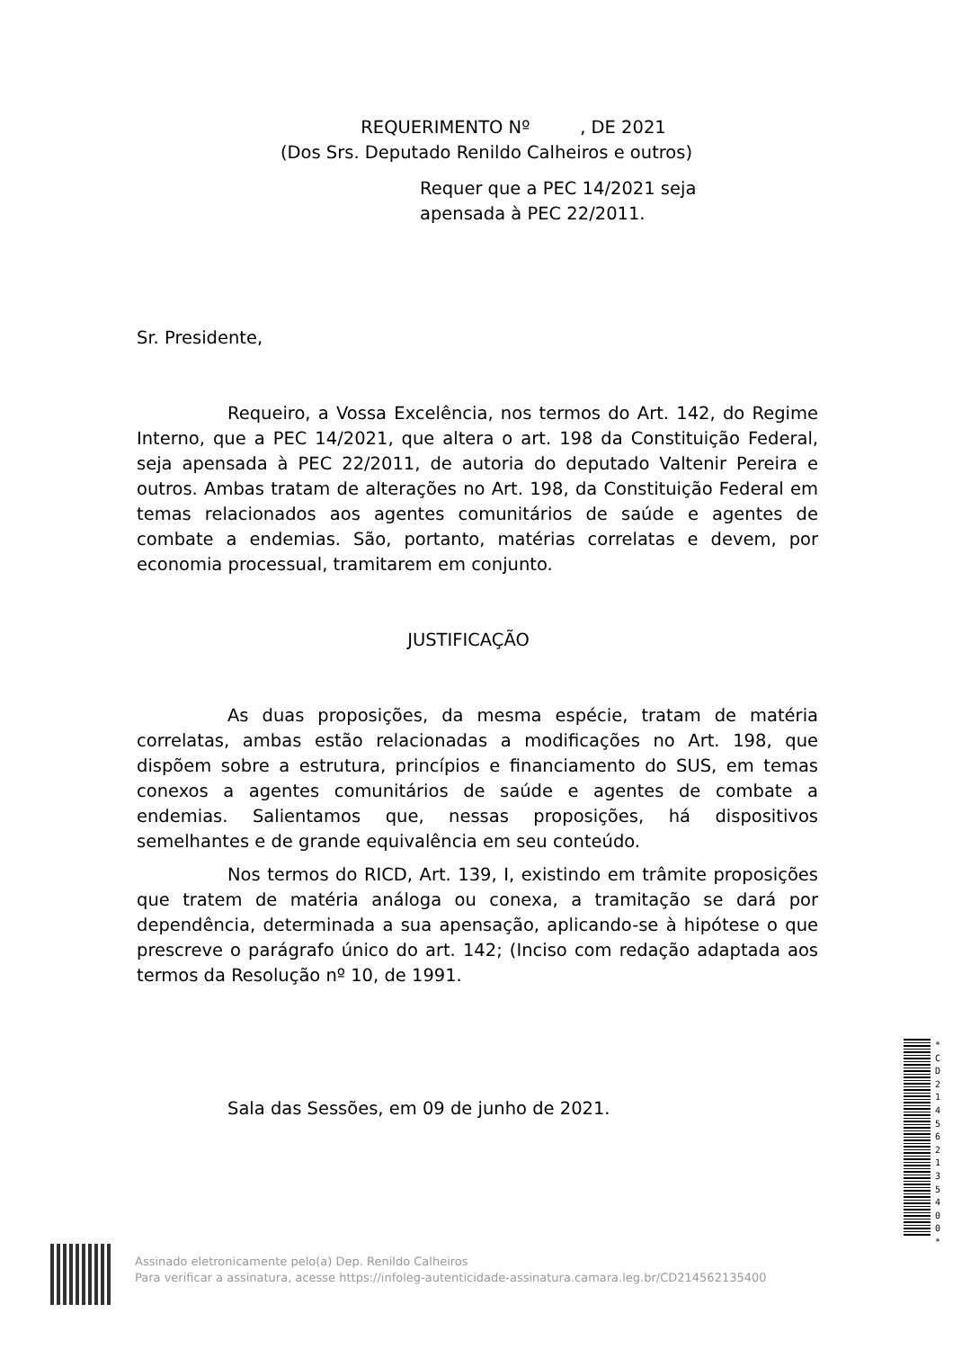REQUERIMENTO Nº , DE 2021
(Dos Srs. Deputado Renildo Calheiros e outros)
Requer que a PEC 14/2021 seja
apensada à PEC 22/2011.
Sr. Presidente,
Requeiro, a Vossa Excelência, nos termos do Art. 142, do Regime Interno, que a PEC 14/2021, que altera o art. 198 da Constituição Federal, seja apensada à PEC 22/2011, de autoria do deputado Valtenir Pereira e outros. Ambas tratam de alterações no Art. 198, da Constituição Federal em temas relacionados aos agentes comunitários de saúde e agentes de combate a endemias. São, portanto, matérias correlatas e devem, por economia processual, tramitarem em conjunto.
JUSTIFICAÇÃO
As duas proposições, da mesma espécie, tratam de matéria correlatas, ambas estão relacionadas a modificações no Art. 198, que dispõem sobre a estrutura, princípios e financiamento do SUS, em temas conexos a agentes comunitários de saúde e agentes de combate a endemias. Salientamos que, nessas proposições, há dispositivos semelhantes e de grande equivalência em seu conteúdo.
Nos termos do RICD, Art. 139, I, existindo em trâmite proposições que tratem de matéria análoga ou conexa, a tramitação se dará por dependência, determinada a sua apensação, aplicando-se à hipótese o que prescreve o parágrafo único do art. 142; (Inciso com redação adaptada aos termos da Resolução nº 10, de 1991.
Sala das Sessões, em 09 de junho de 2021.
* C D 2 1 4 5 6 2 1 3 5 4 0 0 *
Assinado eletronicamente pelo(a) Dep. Renildo Calheiros
Para verificar a assinatura, acesse https://infoleg-autenticidade-assinatura.camara.leg.br/CD214562135400